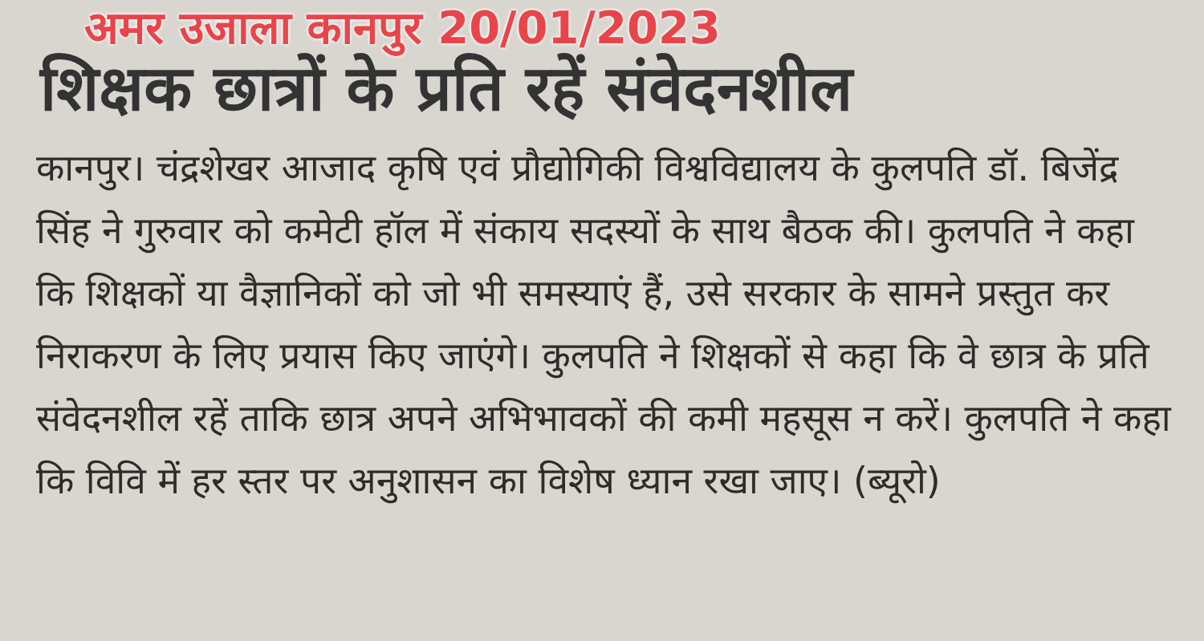अमर उजाला कानपुर 20/01/2023
शिक्षक छात्रों के प्रति रहें संवेदनशील
कानपुर। चंद्रशेखर आजाद कृषि एवं प्रौद्योगिकी विश्वविद्यालय के कुलपति डॉ. बिजेंद्र सिंह ने गुरुवार को कमेटी हॉल में संकाय सदस्यों के साथ बैठक की। कुलपति ने कहा कि शिक्षकों या वैज्ञानिकों को जो भी समस्याएं हैं, उसे सरकार के सामने प्रस्तुत कर निराकरण के लिए प्रयास किए जाएंगे। कुलपति ने शिक्षकों से कहा कि वे छात्र के प्रति संवेदनशील रहें ताकि छात्र अपने अभिभावकों की कमी महसूस न करें। कुलपति ने कहा कि विवि में हर स्तर पर अनुशासन का विशेष ध्यान रखा जाए। (ब्यूरो)